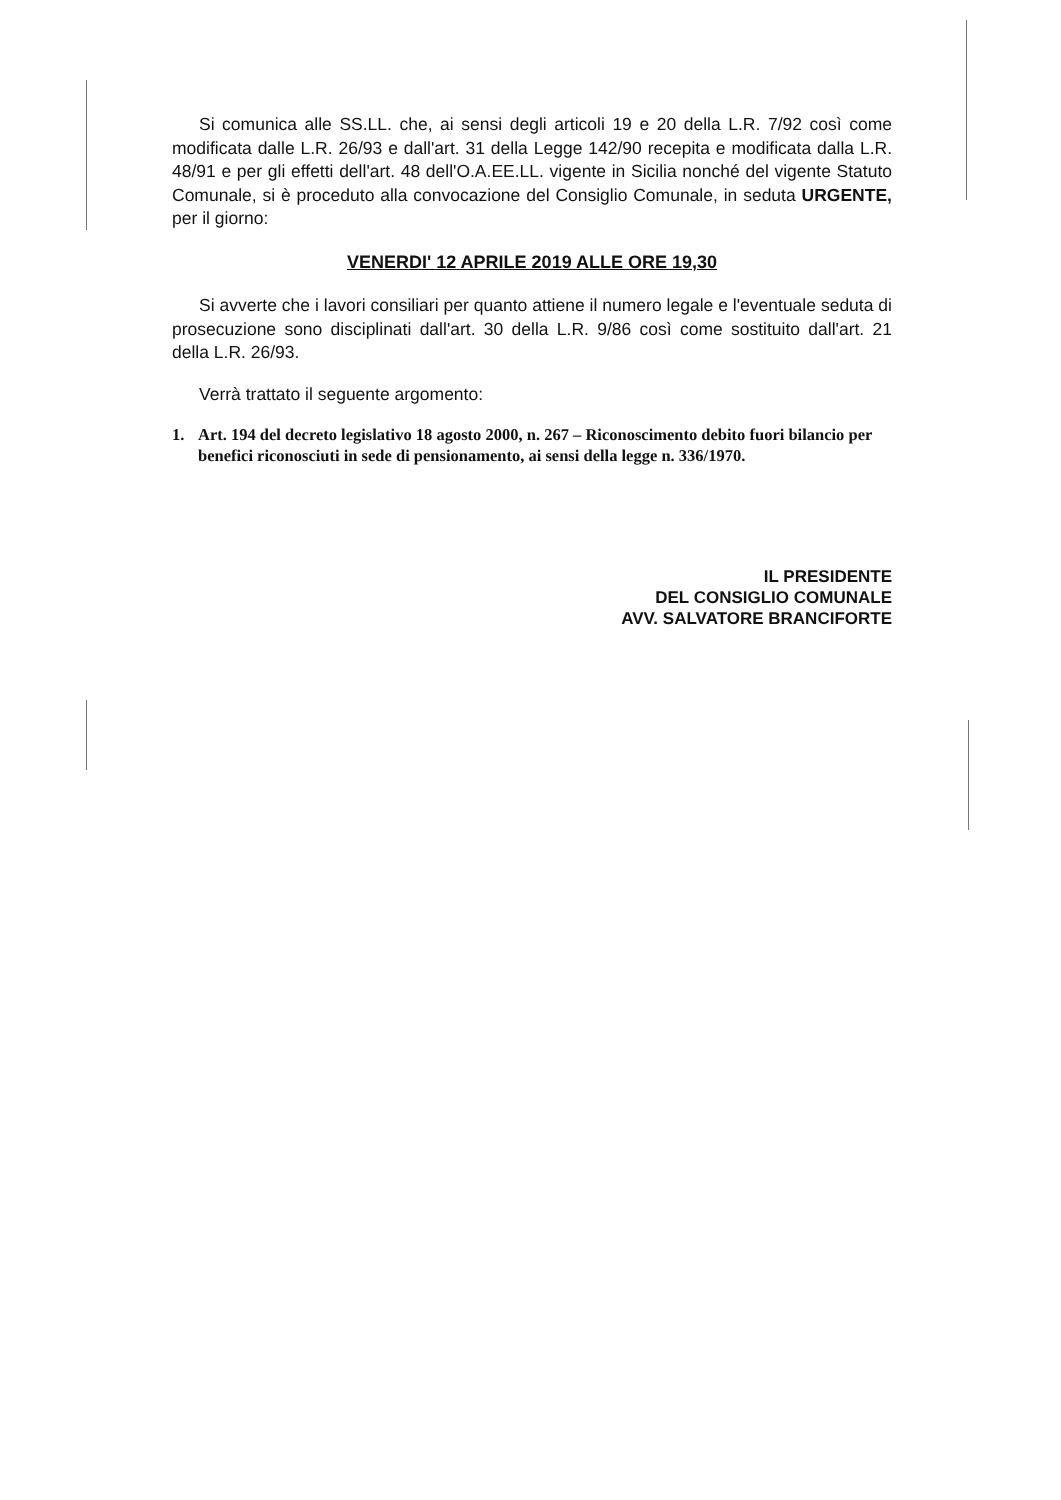Si comunica alle SS.LL. che, ai sensi degli articoli 19 e 20 della L.R. 7/92 così come modificata dalle L.R. 26/93 e dall'art. 31 della Legge 142/90 recepita e modificata dalla L.R. 48/91 e per gli effetti dell'art. 48 dell'O.A.EE.LL. vigente in Sicilia nonché del vigente Statuto Comunale, si è proceduto alla convocazione del Consiglio Comunale, in seduta URGENTE, per il giorno:
VENERDI' 12 APRILE 2019 ALLE ORE 19,30
Si avverte che i lavori consiliari per quanto attiene il numero legale e l'eventuale seduta di prosecuzione sono disciplinati dall'art. 30 della L.R. 9/86 così come sostituito dall'art. 21 della L.R. 26/93.
Verrà trattato il seguente argomento:
1. Art. 194 del decreto legislativo 18 agosto 2000, n. 267 – Riconoscimento debito fuori bilancio per benefici riconosciuti in sede di pensionamento, ai sensi della legge n. 336/1970.
IL PRESIDENTE
DEL CONSIGLIO COMUNALE
AVV. SALVATORE BRANCIFORTE